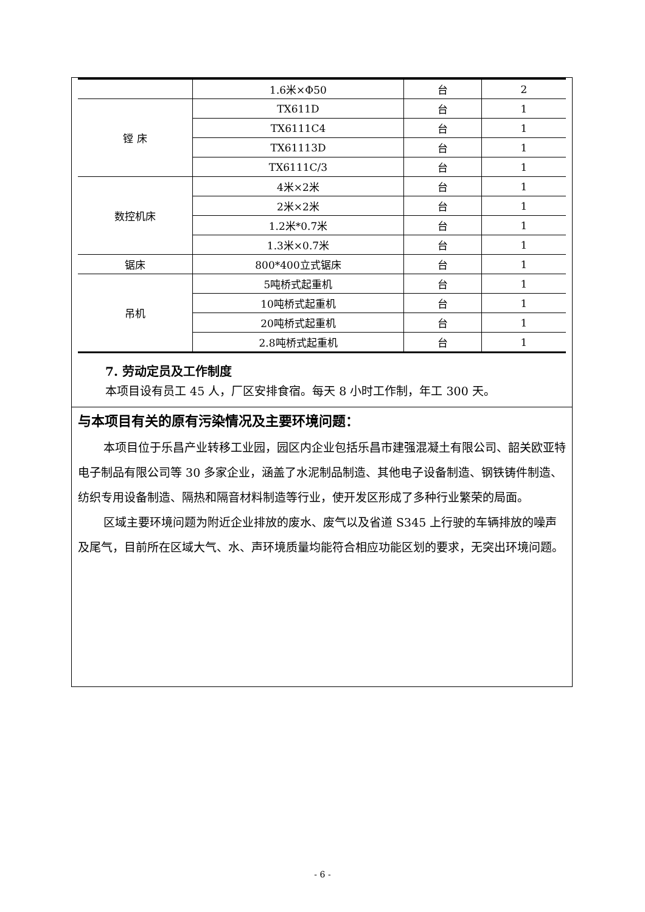| | 1.6米×Φ50 | 台 | 2 |
| 镗 床 | TX611D | 台 | 1 |
| | TX6111C4 | 台 | 1 |
| | TX61113D | 台 | 1 |
| | TX6111C/3 | 台 | 1 |
| 数控机床 | 4米×2米 | 台 | 1 |
| | 2米×2米 | 台 | 1 |
| | 1.2米*0.7米 | 台 | 1 |
| | 1.3米×0.7米 | 台 | 1 |
| 锯床 | 800*400立式锯床 | 台 | 1 |
| 吊机 | 5吨桥式起重机 | 台 | 1 |
| | 10吨桥式起重机 | 台 | 1 |
| | 20吨桥式起重机 | 台 | 1 |
| | 2.8吨桥式起重机 | 台 | 1 |
7. 劳动定员及工作制度
本项目设有员工 45 人，厂区安排食宿。每天 8 小时工作制，年工 300 天。
与本项目有关的原有污染情况及主要环境问题：
本项目位于乐昌产业转移工业园，园区内企业包括乐昌市建强混凝土有限公司、韶关欧亚特电子制品有限公司等 30 多家企业，涵盖了水泥制品制造、其他电子设备制造、钢铁铸件制造、纺织专用设备制造、隔热和隔音材料制造等行业，使开发区形成了多种行业繁荣的局面。
区域主要环境问题为附近企业排放的废水、废气以及省道 S345 上行驶的车辆排放的噪声及尾气，目前所在区域大气、水、声环境质量均能符合相应功能区划的要求，无突出环境问题。
- 6 -